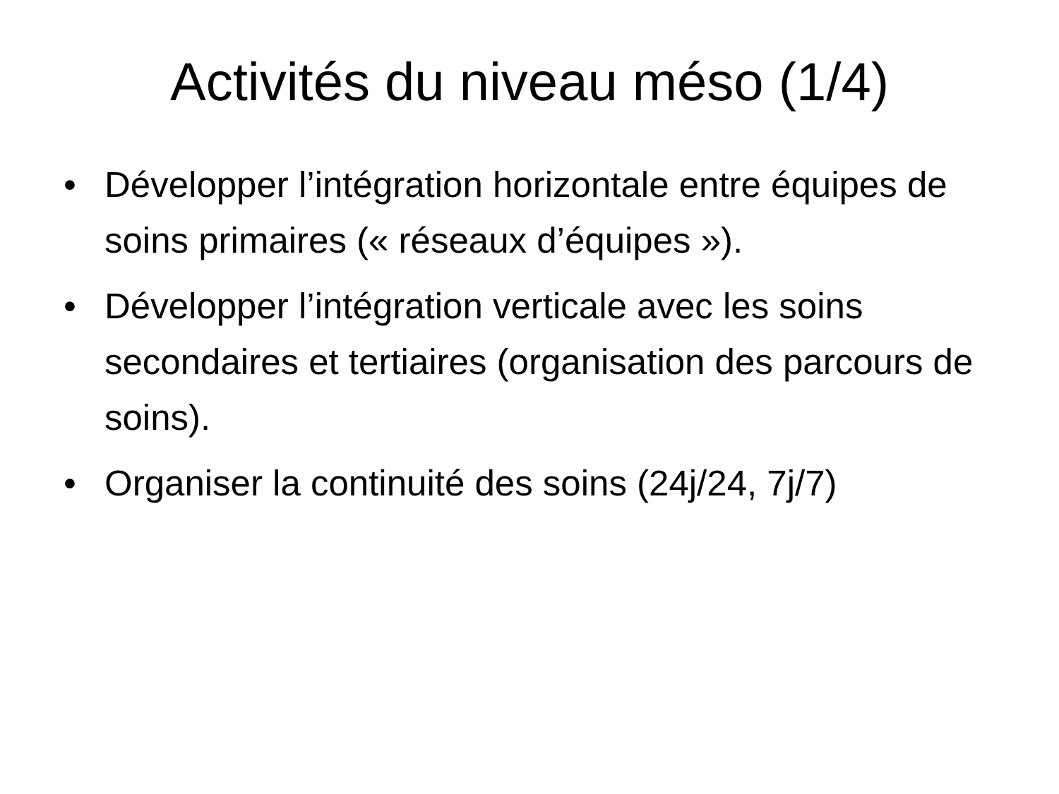Activités du niveau méso (1/4)
• Développer l’intégration horizontale entre équipes de soins primaires (« réseaux d’équipes »).
• Développer l’intégration verticale avec les soins secondaires et tertiaires (organisation des parcours de soins).
• Organiser la continuité des soins (24j/24, 7j/7)